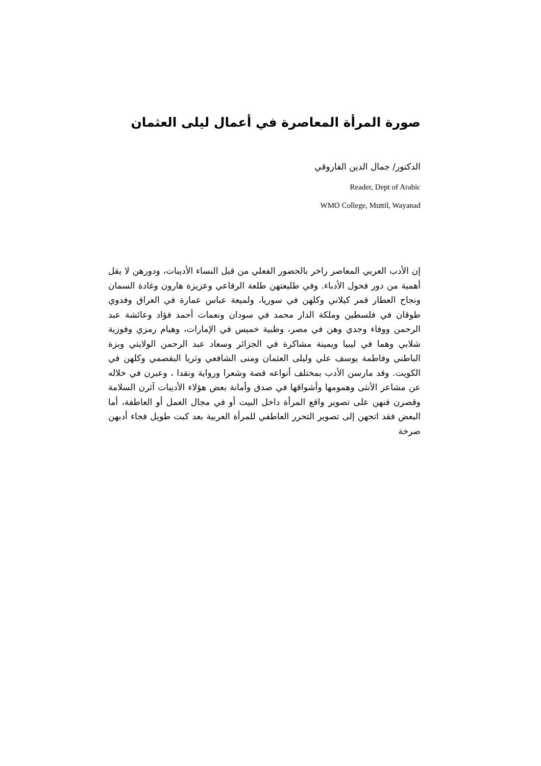صورة المرأة المعاصرة في أعمال ليلى العثمان
الدكتور/ جمال الدين الفاروقي
Reader, Dept of Arabic
WMO College, Muttil, Wayanad
إن الأدب العربي المعاصر راخر بالحضور الفعلي من قبل النساء الأديبات، ودورهن لا يقل أهمية من دور فحول الأدباء. وفي طليعتهن طلعة الرفاعي وعزيزة هارون وغادة السمان ونجاح العطار قمر كيلاني وكلهن في سوريا، ولميعة عباس عمارة في العراق وفدوي طوقان في فلسطين وملكة الدار محمد في سودان ونعمات أحمد فؤاد وعائشة عبد الرحمن ووفاء وجدي وهن في مصر، وظبية خميس في الإمارات، وهيام رمزي وفوزية شلابي وهما في ليبيا ويمينة مشاكرة في الجزائر وسعاد عبد الرحمن الولايتي وبزة الباطني وفاطمة يوسف علي وليلى العثمان ومنى الشافعي وثريا البقصمي وكلهن في الكويت. وقد مارسن الأدب بمختلف أنواعه قصة وشعرا ورواية ونقدا ، وعبرن في خلاله عن مشاعر الأنثى وهمومها وأشواقها في صدق وأمانة بعض هؤلاء الأديبات آثرن السلامة وقصرن فنهن على تصوير واقع المرأة داخل البيت أو في مجال العمل أو العاطفة، أما البعض فقد اتجهن إلى تصوير التحرر العاطفي للمرأة العربية بعد كبت طويل فجاء أدبهن صرخة